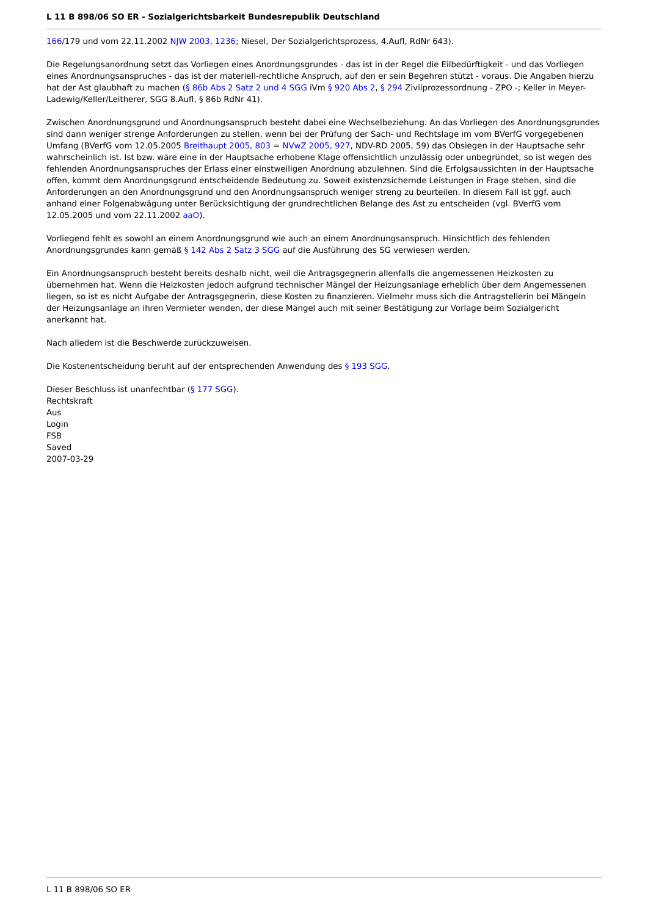L 11 B 898/06 SO ER - Sozialgerichtsbarkeit Bundesrepublik Deutschland
166/179 und vom 22.11.2002 NJW 2003, 1236; Niesel, Der Sozialgerichtsprozess, 4.Aufl, RdNr 643).
Die Regelungsanordnung setzt das Vorliegen eines Anordnungsgrundes - das ist in der Regel die Eilbedürftigkeit - und das Vorliegen eines Anordnungsanspruches - das ist der materiell-rechtliche Anspruch, auf den er sein Begehren stützt - voraus. Die Angaben hierzu hat der Ast glaubhaft zu machen (§ 86b Abs 2 Satz 2 und 4 SGG iVm § 920 Abs 2, § 294 Zivilprozessordnung - ZPO -; Keller in Meyer-Ladewig/Keller/Leitherer, SGG 8.Aufl, § 86b RdNr 41).
Zwischen Anordnungsgrund und Anordnungsanspruch besteht dabei eine Wechselbeziehung. An das Vorliegen des Anordnungsgrundes sind dann weniger strenge Anforderungen zu stellen, wenn bei der Prüfung der Sach- und Rechtslage im vom BVerfG vorgegebenen Umfang (BVerfG vom 12.05.2005 Breithaupt 2005, 803 = NVwZ 2005, 927, NDV-RD 2005, 59) das Obsiegen in der Hauptsache sehr wahrscheinlich ist. Ist bzw. wäre eine in der Hauptsache erhobene Klage offensichtlich unzulässig oder unbegründet, so ist wegen des fehlenden Anordnungsanspruches der Erlass einer einstweiligen Anordnung abzulehnen. Sind die Erfolgsaussichten in der Hauptsache offen, kommt dem Anordnungsgrund entscheidende Bedeutung zu. Soweit existenzsichernde Leistungen in Frage stehen, sind die Anforderungen an den Anordnungsgrund und den Anordnungsanspruch weniger streng zu beurteilen. In diesem Fall ist ggf. auch anhand einer Folgenabwägung unter Berücksichtigung der grundrechtlichen Belange des Ast zu entscheiden (vgl. BVerfG vom 12.05.2005 und vom 22.11.2002 aaO).
Vorliegend fehlt es sowohl an einem Anordnungsgrund wie auch an einem Anordnungsanspruch. Hinsichtlich des fehlenden Anordnungsgrundes kann gemäß § 142 Abs 2 Satz 3 SGG auf die Ausführung des SG verwiesen werden.
Ein Anordnungsanspruch besteht bereits deshalb nicht, weil die Antragsgegnerin allenfalls die angemessenen Heizkosten zu übernehmen hat. Wenn die Heizkosten jedoch aufgrund technischer Mängel der Heizungsanlage erheblich über dem Angemessenen liegen, so ist es nicht Aufgabe der Antragsgegnerin, diese Kosten zu finanzieren. Vielmehr muss sich die Antragstellerin bei Mängeln der Heizungsanlage an ihren Vermieter wenden, der diese Mängel auch mit seiner Bestätigung zur Vorlage beim Sozialgericht anerkannt hat.
Nach alledem ist die Beschwerde zurückzuweisen.
Die Kostenentscheidung beruht auf der entsprechenden Anwendung des § 193 SGG.
Dieser Beschluss ist unanfechtbar (§ 177 SGG).
Rechtskraft
Aus
Login
FSB
Saved
2007-03-29
L 11 B 898/06 SO ER